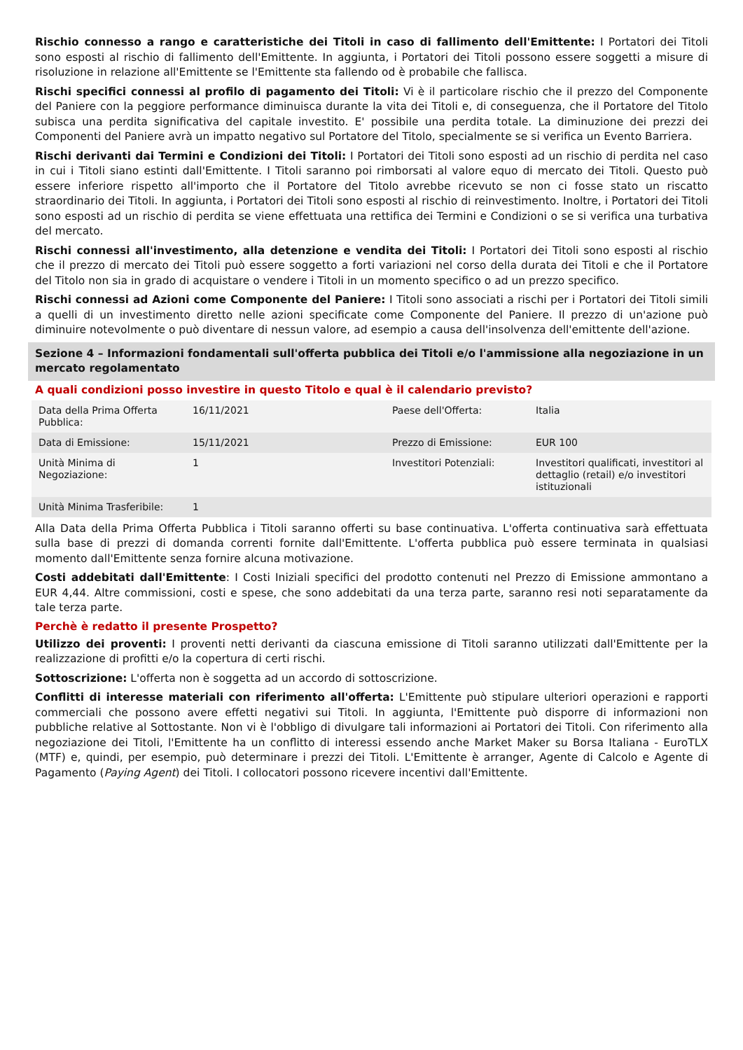Rischio connesso a rango e caratteristiche dei Titoli in caso di fallimento dell'Emittente: I Portatori dei Titoli sono esposti al rischio di fallimento dell'Emittente. In aggiunta, i Portatori dei Titoli possono essere soggetti a misure di risoluzione in relazione all'Emittente se l'Emittente sta fallendo od è probabile che fallisca.
Rischi specifici connessi al profilo di pagamento dei Titoli: Vi è il particolare rischio che il prezzo del Componente del Paniere con la peggiore performance diminuisca durante la vita dei Titoli e, di conseguenza, che il Portatore del Titolo subisca una perdita significativa del capitale investito. E' possibile una perdita totale. La diminuzione dei prezzi dei Componenti del Paniere avrà un impatto negativo sul Portatore del Titolo, specialmente se si verifica un Evento Barriera.
Rischi derivanti dai Termini e Condizioni dei Titoli: I Portatori dei Titoli sono esposti ad un rischio di perdita nel caso in cui i Titoli siano estinti dall'Emittente. I Titoli saranno poi rimborsati al valore equo di mercato dei Titoli. Questo può essere inferiore rispetto all'importo che il Portatore del Titolo avrebbe ricevuto se non ci fosse stato un riscatto straordinario dei Titoli. In aggiunta, i Portatori dei Titoli sono esposti al rischio di reinvestimento. Inoltre, i Portatori dei Titoli sono esposti ad un rischio di perdita se viene effettuata una rettifica dei Termini e Condizioni o se si verifica una turbativa del mercato.
Rischi connessi all'investimento, alla detenzione e vendita dei Titoli: I Portatori dei Titoli sono esposti al rischio che il prezzo di mercato dei Titoli può essere soggetto a forti variazioni nel corso della durata dei Titoli e che il Portatore del Titolo non sia in grado di acquistare o vendere i Titoli in un momento specifico o ad un prezzo specifico.
Rischi connessi ad Azioni come Componente del Paniere: I Titoli sono associati a rischi per i Portatori dei Titoli simili a quelli di un investimento diretto nelle azioni specificate come Componente del Paniere. Il prezzo di un'azione può diminuire notevolmente o può diventare di nessun valore, ad esempio a causa dell'insolvenza dell'emittente dell'azione.
Sezione 4 – Informazioni fondamentali sull'offerta pubblica dei Titoli e/o l'ammissione alla negoziazione in un mercato regolamentato
A quali condizioni posso investire in questo Titolo e qual è il calendario previsto?
| Data della Prima Offerta Pubblica: | 16/11/2021 | Paese dell'Offerta: | Italia |
| Data di Emissione: | 15/11/2021 | Prezzo di Emissione: | EUR 100 |
| Unità Minima di Negoziazione: | 1 | Investitori Potenziali: | Investitori qualificati, investitori al dettaglio (retail) e/o investitori istituzionali |
| Unità Minima Trasferibile: | 1 | | |
Alla Data della Prima Offerta Pubblica i Titoli saranno offerti su base continuativa. L'offerta continuativa sarà effettuata sulla base di prezzi di domanda correnti fornite dall'Emittente. L'offerta pubblica può essere terminata in qualsiasi momento dall'Emittente senza fornire alcuna motivazione.
Costi addebitati dall'Emittente: I Costi Iniziali specifici del prodotto contenuti nel Prezzo di Emissione ammontano a EUR 4,44. Altre commissioni, costi e spese, che sono addebitati da una terza parte, saranno resi noti separatamente da tale terza parte.
Perchè è redatto il presente Prospetto?
Utilizzo dei proventi: I proventi netti derivanti da ciascuna emissione di Titoli saranno utilizzati dall'Emittente per la realizzazione di profitti e/o la copertura di certi rischi.
Sottoscrizione: L'offerta non è soggetta ad un accordo di sottoscrizione.
Conflitti di interesse materiali con riferimento all'offerta: L'Emittente può stipulare ulteriori operazioni e rapporti commerciali che possono avere effetti negativi sui Titoli. In aggiunta, l'Emittente può disporre di informazioni non pubbliche relative al Sottostante. Non vi è l'obbligo di divulgare tali informazioni ai Portatori dei Titoli. Con riferimento alla negoziazione dei Titoli, l'Emittente ha un conflitto di interessi essendo anche Market Maker su Borsa Italiana - EuroTLX (MTF) e, quindi, per esempio, può determinare i prezzi dei Titoli. L'Emittente è arranger, Agente di Calcolo e Agente di Pagamento (Paying Agent) dei Titoli. I collocatori possono ricevere incentivi dall'Emittente.